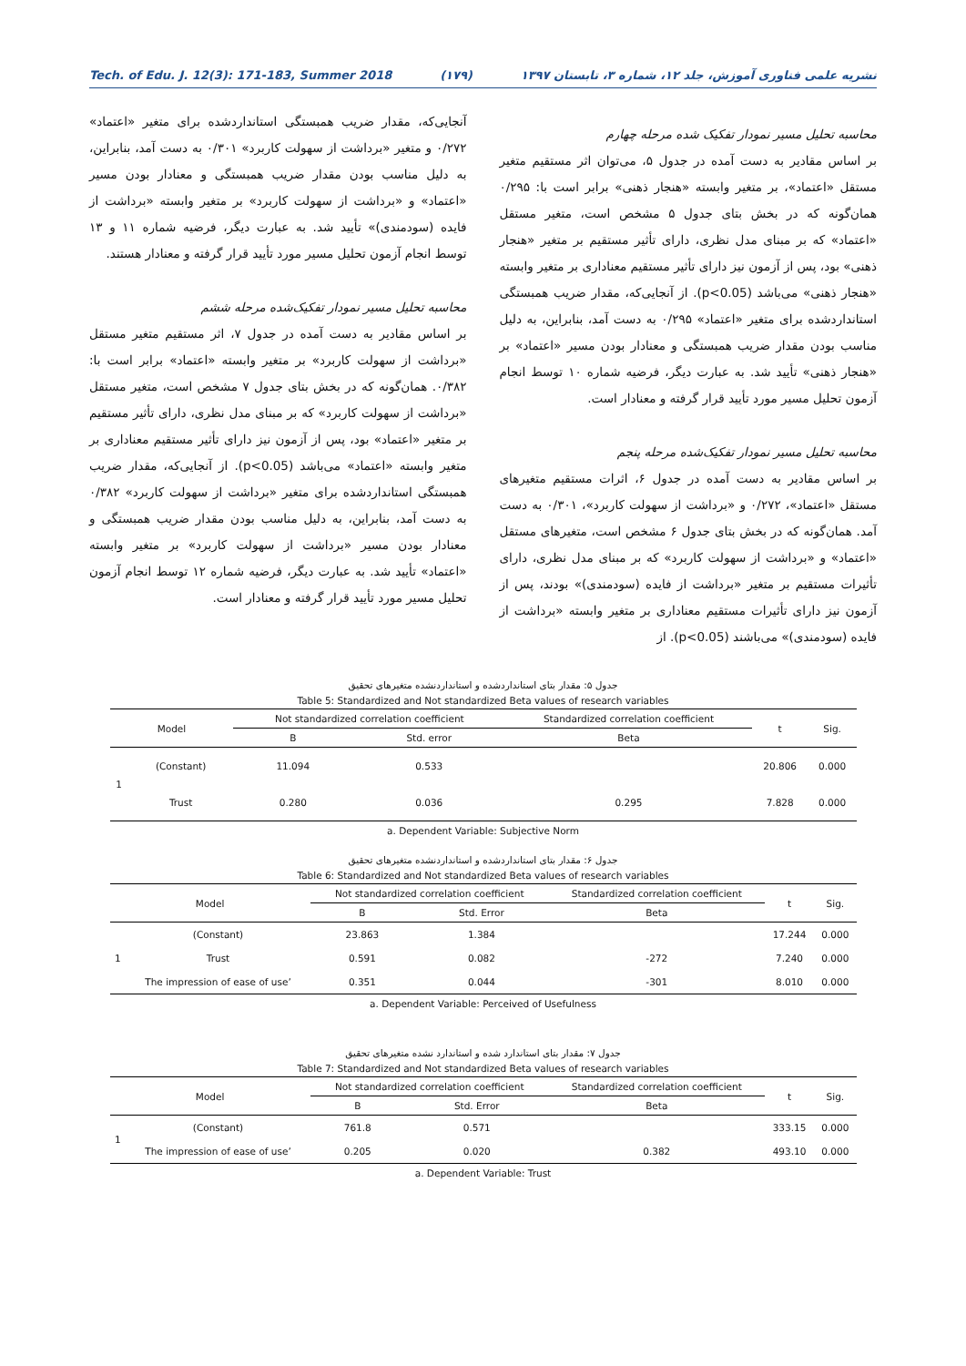Tech. of Edu. J. 12(3): 171-183, Summer 2018 (۱۷۹) نشریه علمی فناوری آموزش، جلد ۱۲، شماره ۳، تابستان ۱۳۹۷
محاسبه تحلیل مسیر نمودار تفکیک شده مرحله چهارم
بر اساس مقادیر به دست آمده در جدول ۵، می‌توان اثر مستقیم متغیر مستقل «اعتماد»، بر متغیر وابسته «هنجار ذهنی» برابر است با: ۰/۲۹۵ همان‌گونه که در بخش بتای جدول ۵ مشخص است، متغیر مستقل «اعتماد» که بر مبنای مدل نظری، دارای تأثیر مستقیم بر متغیر «هنجار ذهنی» بود، پس از آزمون نیز دارای تأثیر مستقیم معناداری بر متغیر وابسته «هنجار ذهنی» می‌باشد (p<0.05). از آنجایی‌که، مقدار ضریب همبستگی استانداردشده برای متغیر «اعتماد» ۰/۲۹۵ به دست آمد، بنابراین، به دلیل مناسب بودن مقدار ضریب همبستگی و معنادار بودن مسیر «اعتماد» بر «هنجار ذهنی» تأیید شد. به عبارت دیگر، فرضیه شماره ۱۰ توسط انجام آزمون تحلیل مسیر مورد تأیید قرار گرفته و معنادار است.
محاسبه تحلیل مسیر نمودار تفکیک‌شده مرحله پنجم
بر اساس مقادیر به دست آمده در جدول ۶، اثرات مستقیم متغیرهای مستقل «اعتماد»، ۰/۲۷۲ و «برداشت از سهولت کاربرد»، ۰/۳۰۱ به دست آمد. همان‌گونه که در بخش بتای جدول ۶ مشخص است، متغیرهای مستقل «اعتماد» و «برداشت از سهولت کاربرد» که بر مبنای مدل نظری، دارای تأثیرات مستقیم بر متغیر «برداشت از فایده (سودمندی)» بودند، پس از آزمون نیز دارای تأثیرات مستقیم معناداری بر متغیر وابسته «برداشت از فایده (سودمندی)» می‌باشند (p<0.05). از
آنجایی‌که، مقدار ضریب همبستگی استانداردشده برای متغیر «اعتماد» ۰/۲۷۲ و متغیر «برداشت از سهولت کاربرد» ۰/۳۰۱ به دست آمد، بنابراین، به دلیل مناسب بودن مقدار ضریب همبستگی و معنادار بودن مسیر «اعتماد» و «برداشت از سهولت کاربرد» بر متغیر وابسته «برداشت از فایده (سودمندی)» تأیید شد. به عبارت دیگر، فرضیه شماره ۱۱ و ۱۳ توسط انجام آزمون تحلیل مسیر مورد تأیید قرار گرفته و معنادار هستند.
محاسبه تحلیل مسیر نمودار تفکیک‌شده مرحله ششم
بر اساس مقادیر به دست آمده در جدول ۷، اثر مستقیم متغیر مستقل «برداشت از سهولت کاربرد» بر متغیر وابسته «اعتماد» برابر است با: ۰/۳۸۲. همان‌گونه که در بخش بتای جدول ۷ مشخص است، متغیر مستقل «برداشت از سهولت کاربرد» که بر مبنای مدل نظری، دارای تأثیر مستقیم بر متغیر «اعتماد» بود، پس از آزمون نیز دارای تأثیر مستقیم معناداری بر متغیر وابسته «اعتماد» می‌باشد (p<0.05). از آنجایی‌که، مقدار ضریب همبستگی استانداردشده برای متغیر «برداشت از سهولت کاربرد» ۰/۳۸۲ به دست آمد، بنابراین، به دلیل مناسب بودن مقدار ضریب همبستگی و معنادار بودن مسیر «برداشت از سهولت کاربرد» بر متغیر وابسته «اعتماد» تأیید شد. به عبارت دیگر، فرضیه شماره ۱۲ توسط انجام آزمون تحلیل مسیر مورد تأیید قرار گرفته و معنادار است.
جدول ۵: مقدار بتای استانداردشده و استانداردنشده متغیرهای تحقیق
Table 5: Standardized and Not standardized Beta values of research variables
| Model | | Not standardized correlation coefficient | | Standardized correlation coefficient | t | Sig. |
| --- | --- | --- | --- | --- | --- | --- |
| | | B | Std. error | Beta | | |
| 1 | (Constant) | 11.094 | 0.533 | | 20.806 | 0.000 |
| | Trust | 0.280 | 0.036 | 0.295 | 7.828 | 0.000 |
a. Dependent Variable: Subjective Norm
جدول ۶: مقدار بتای استانداردشده و استانداردنشده متغیرهای تحقیق
Table 6: Standardized and Not standardized Beta values of research variables
| Model | | Not standardized correlation coefficient | | Standardized correlation coefficient | t | Sig. |
| --- | --- | --- | --- | --- | --- | --- |
| | | B | Std. Error | Beta | | |
| 1 | (Constant) | 23.863 | 1.384 | | 17.244 | 0.000 |
| | Trust | 0.591 | 0.082 | -272 | 7.240 | 0.000 |
| | The impression of ease of use’ | 0.351 | 0.044 | -301 | 8.010 | 0.000 |
a. Dependent Variable: Perceived of Usefulness
جدول ۷: مقدار بتای استاندارد شده و استاندارد نشده متغیرهای تحقیق
Table 7: Standardized and Not standardized Beta values of research variables
| Model | | Not standardized correlation coefficient | | Standardized correlation coefficient | t | Sig. |
| --- | --- | --- | --- | --- | --- | --- |
| | | B | Std. Error | Beta | | |
| 1 | (Constant) | 761.8 | 0.571 | | 333.15 | 0.000 |
| | The impression of ease of use’ | 0.205 | 0.020 | 0.382 | 493.10 | 0.000 |
a. Dependent Variable: Trust